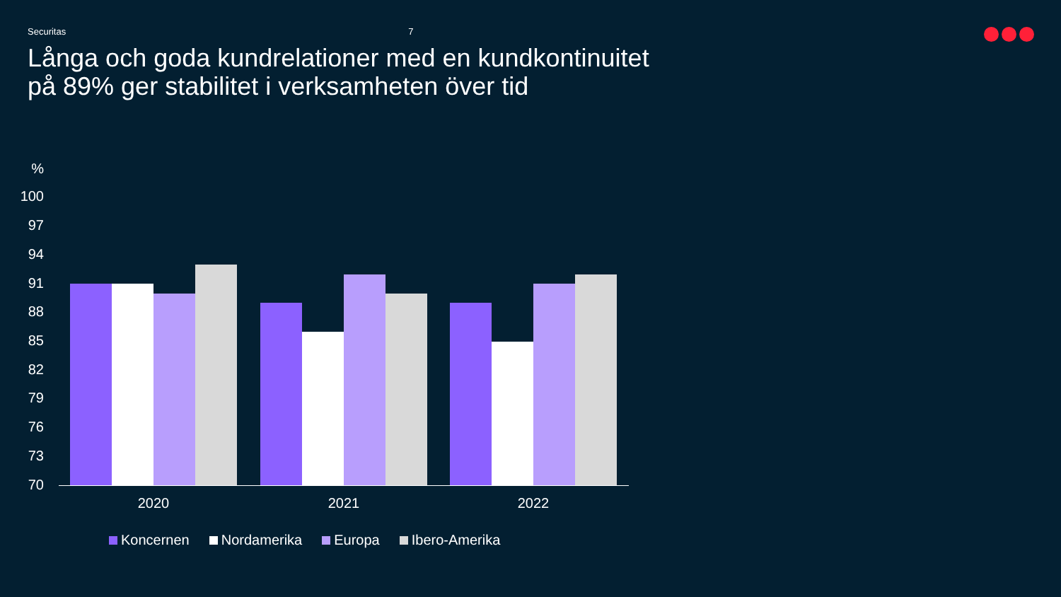Securitas 7
Långa och goda kundrelationer med en kundkontinuitet
på 89% ger stabilitet i verksamheten över tid
%
100
97
94
91
88
85
82
79
76
73
70
2020 2021 2022
Koncernen Nordamerika Europa Ibero-Amerika